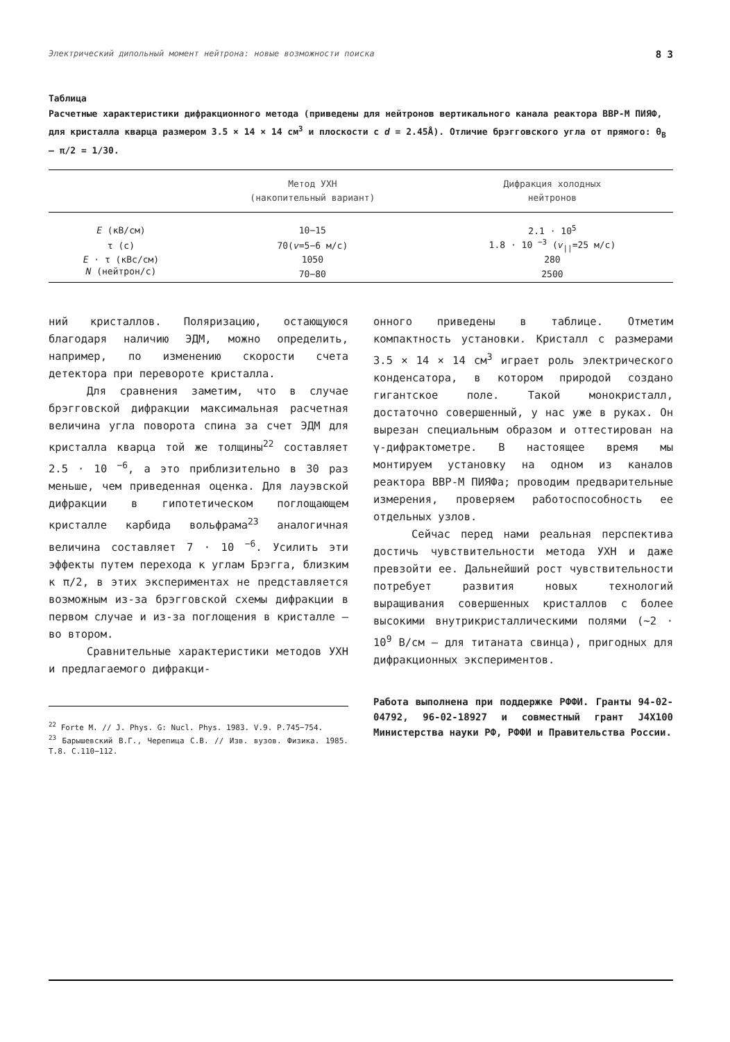Электрический дипольный момент нейтрона: новые возможности поиска 8 3
Таблица
Расчетные характеристики дифракционного метода (приведены для нейтронов вертикального канала реактора ВВР-М ПИЯФ, для кристалла кварца размером 3.5 × 14 × 14 см<sup>3</sup> и плоскости с d = 2.45Å). Отличие брэгговского угла от прямого: θ<sub>B</sub> — π/2 = 1/30.
| | Метод УХН (накопительный вариант) | Дифракция холодных нейтронов |
| --- | --- | --- |
| E (кВ/см) | 10−15 | 2.1 · 10<sup>5</sup> |
| τ (с) | 70( v =5−6 м/с) | 1.8 · 10 <sup>−3</sup> ( v<sub>//</sub>=25 м/с) |
| E · τ (кВс/см) | 1050 | 280 |
| N (нейтрон/с) | 70−80 | 2500 |
ний кристаллов. Поляризацию, остающуюся благодаря наличию ЭДМ, можно определить, например, по изменению скорости счета детектора при перевороте кристалла.
Для сравнения заметим, что в случае брэгговской дифракции максимальная расчетная величина угла поворота спина за счет ЭДМ для кристалла кварца той же толщины<sup>22</sup> составляет 2.5 · 10 <sup>−6</sup>, а это приблизительно в 30 раз меньше, чем приведенная оценка. Для лауэвской дифракции в гипотетическом поглощающем кристалле карбида вольфрама<sup>23</sup> аналогичная величина составляет 7 · 10 <sup>−6</sup>. Усилить эти эффекты путем перехода к углам Брэгга, близким к π/2, в этих экспериментах не представляется возможным из-за брэгговской схемы дифракции в первом случае и из-за поглощения в кристалле — во втором.
Сравнительные характеристики методов УХН и предлагаемого дифракци-
<sup>22</sup> Forte M. // J. Phys. G: Nucl. Phys. 1983. V.9. P.745−754.
<sup>23</sup> Барышевский В.Г., Черепица С.В. // Изв. вузов. Физика. 1985. Т.8. С.110−112.
онного приведены в таблице. Отметим компактность установки. Кристалл с размерами 3.5 × 14 × 14 см<sup>3</sup> играет роль электрического конденсатора, в котором природой создано гигантское поле. Такой монокристалл, достаточно совершенный, у нас уже в руках. Он вырезан специальным образом и оттестирован на γ-дифрактометре. В настоящее время мы монтируем установку на одном из каналов реактора ВВР-М ПИЯФа; проводим предварительные измерения, проверяем работоспособность ее отдельных узлов.
Сейчас перед нами реальная перспектива достичь чувствительности метода УХН и даже превзойти ее. Дальнейший рост чувствительности потребует развития новых технологий выращивания совершенных кристаллов с более высокими внутрикристаллическими полями (~2 · 10<sup>9</sup> В/см — для титаната свинца), пригодных для дифракционных экспериментов.
Работа выполнена при поддержке РФФИ. Гранты 94-02-04792, 96-02-18927 и совместный грант J4X100 Министерства науки РФ, РФФИ и Правительства России.